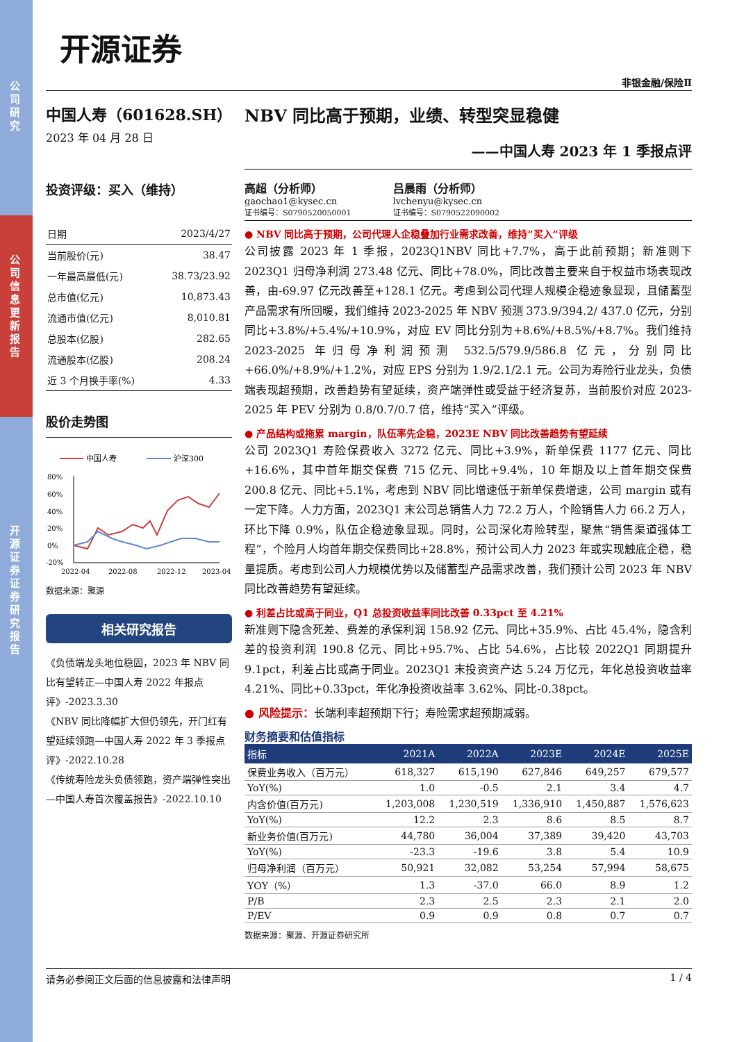公司研究
公司信息更新报告
开源证券 证券研究报告
开源证券
非银金融/保险Ⅱ
中国人寿（601628.SH）
2023 年 04 月 28 日
投资评级：买入（维持）
| 日期 | 2023/4/27 |
| 当前股价(元) | 38.47 |
| 一年最高最低(元) | 38.73/23.92 |
| 总市值(亿元) | 10,873.43 |
| 流通市值(亿元) | 8,010.81 |
| 总股本(亿股) | 282.65 |
| 流通股本(亿股) | 208.24 |
| 近 3 个月换手率(%) | 4.33 |
股价走势图
中国人寿
沪深300
80%
60%
40%
20%
0%
-20%
2022-04
2022-08
2022-12
2023-04
数据来源：聚源
相关研究报告
《负债端龙头地位稳固，2023 年 NBV 同比有望转正—中国人寿 2022 年报点评》-2023.3.30
《NBV 同比降幅扩大但仍领先，开门红有望延续领跑—中国人寿 2022 年 3 季报点评》-2022.10.28
《传统寿险龙头负债领跑，资产端弹性突出—中国人寿首次覆盖报告》-2022.10.10
NBV 同比高于预期，业绩、转型突显稳健
——中国人寿 2023 年 1 季报点评
高超（分析师）
gaochao1@kysec.cn
证书编号：S0790520050001
吕晨雨（分析师）
lvchenyu@kysec.cn
证书编号：S0790522090002
● NBV 同比高于预期，公司代理人企稳叠加行业需求改善，维持“买入”评级
公司披露 2023 年 1 季报，2023Q1NBV 同比+7.7%，高于此前预期；新准则下 2023Q1 归母净利润 273.48 亿元、同比+78.0%，同比改善主要来自于权益市场表现改善，由-69.97 亿元改善至+128.1 亿元。考虑到公司代理人规模企稳迹象显现，且储蓄型产品需求有所回暖，我们维持 2023-2025 年 NBV 预测 373.9/394.2/ 437.0 亿元，分别同比+3.8%/+5.4%/+10.9%，对应 EV 同比分别为+8.6%/+8.5%/+8.7%。我们维持 2023-2025 年归母净利润预测 532.5/579.9/586.8 亿元，分别同比+66.0%/+8.9%/+1.2%，对应 EPS 分别为 1.9/2.1/2.1 元。公司为寿险行业龙头，负债端表现超预期，改善趋势有望延续，资产端弹性或受益于经济复苏，当前股价对应 2023-2025 年 PEV 分别为 0.8/0.7/0.7 倍，维持“买入”评级。
● 产品结构或拖累 margin，队伍率先企稳，2023E NBV 同比改善趋势有望延续
公司 2023Q1 寿险保费收入 3272 亿元、同比+3.9%，新单保费 1177 亿元、同比+16.6%，其中首年期交保费 715 亿元、同比+9.4%，10 年期及以上首年期交保费 200.8 亿元、同比+5.1%，考虑到 NBV 同比增速低于新单保费增速，公司 margin 或有一定下降。人力方面，2023Q1 末公司总销售人力 72.2 万人，个险销售人力 66.2 万人，环比下降 0.9%，队伍企稳迹象显现。同时，公司深化寿险转型，聚焦“销售渠道强体工程”，个险月人均首年期交保费同比+28.8%，预计公司人力 2023 年或实现触底企稳，稳量提质。考虑到公司人力规模优势以及储蓄型产品需求改善，我们预计公司 2023 年 NBV 同比改善趋势有望延续。
● 利差占比或高于同业，Q1 总投资收益率同比改善 0.33pct 至 4.21%
新准则下隐含死差、费差的承保利润 158.92 亿元、同比+35.9%、占比 45.4%，隐含利差的投资利润 190.8 亿元、同比+95.7%、占比 54.6%，占比较 2022Q1 同期提升 9.1pct，利差占比或高于同业。2023Q1 末投资资产达 5.24 万亿元，年化总投资收益率 4.21%、同比+0.33pct，年化净投资收益率 3.62%、同比-0.38pct。
● 风险提示：长端利率超预期下行；寿险需求超预期减弱。
财务摘要和估值指标
| 指标 | 2021A | 2022A | 2023E | 2024E | 2025E |
| --- | --- | --- | --- | --- | --- |
| 保费业务收入（百万元） | 618,327 | 615,190 | 627,846 | 649,257 | 679,577 |
| YoY(%) | 1.0 | -0.5 | 2.1 | 3.4 | 4.7 |
| 内含价值(百万元) | 1,203,008 | 1,230,519 | 1,336,910 | 1,450,887 | 1,576,623 |
| YoY(%) | 12.2 | 2.3 | 8.6 | 8.5 | 8.7 |
| 新业务价值(百万元) | 44,780 | 36,004 | 37,389 | 39,420 | 43,703 |
| YoY(%) | -23.3 | -19.6 | 3.8 | 5.4 | 10.9 |
| 归母净利润（百万元） | 50,921 | 32,082 | 53,254 | 57,994 | 58,675 |
| YOY（%） | 1.3 | -37.0 | 66.0 | 8.9 | 1.2 |
| P/B | 2.3 | 2.5 | 2.3 | 2.1 | 2.0 |
| P/EV | 0.9 | 0.9 | 0.8 | 0.7 | 0.7 |
数据来源：聚源、开源证券研究所
请务必参阅正文后面的信息披露和法律声明 1 / 4